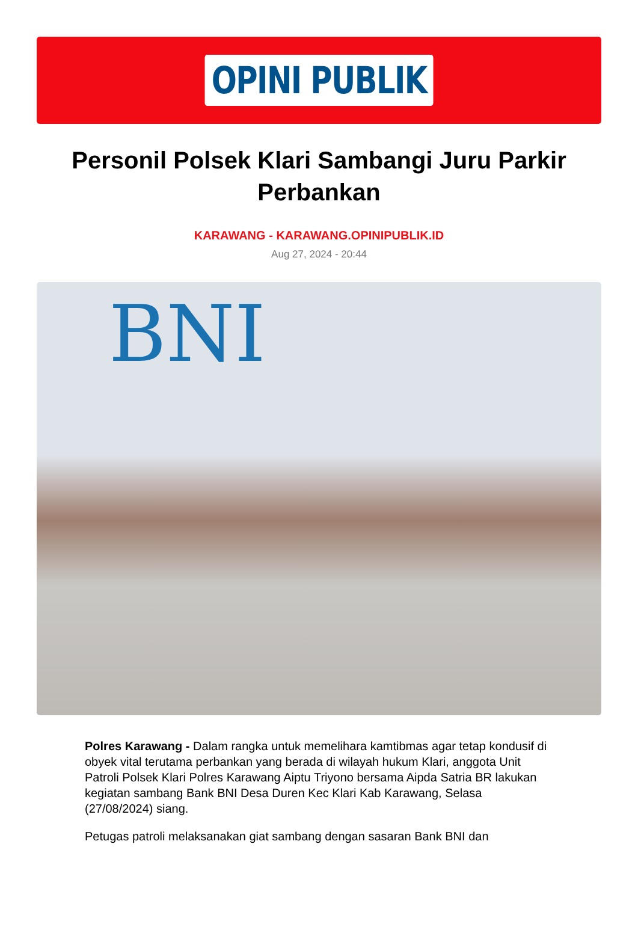OPINI PUBLIK
Personil Polsek Klari Sambangi Juru Parkir Perbankan
KARAWANG - KARAWANG.OPINIPUBLIK.ID
Aug 27, 2024 - 20:44
BNI
Polres Karawang - Dalam rangka untuk memelihara kamtibmas agar tetap kondusif di obyek vital terutama perbankan yang berada di wilayah hukum Klari, anggota Unit Patroli Polsek Klari Polres Karawang Aiptu Triyono bersama Aipda Satria BR lakukan kegiatan sambang Bank BNI Desa Duren Kec Klari Kab Karawang, Selasa (27/08/2024) siang.
Petugas patroli melaksanakan giat sambang dengan sasaran Bank BNI dan